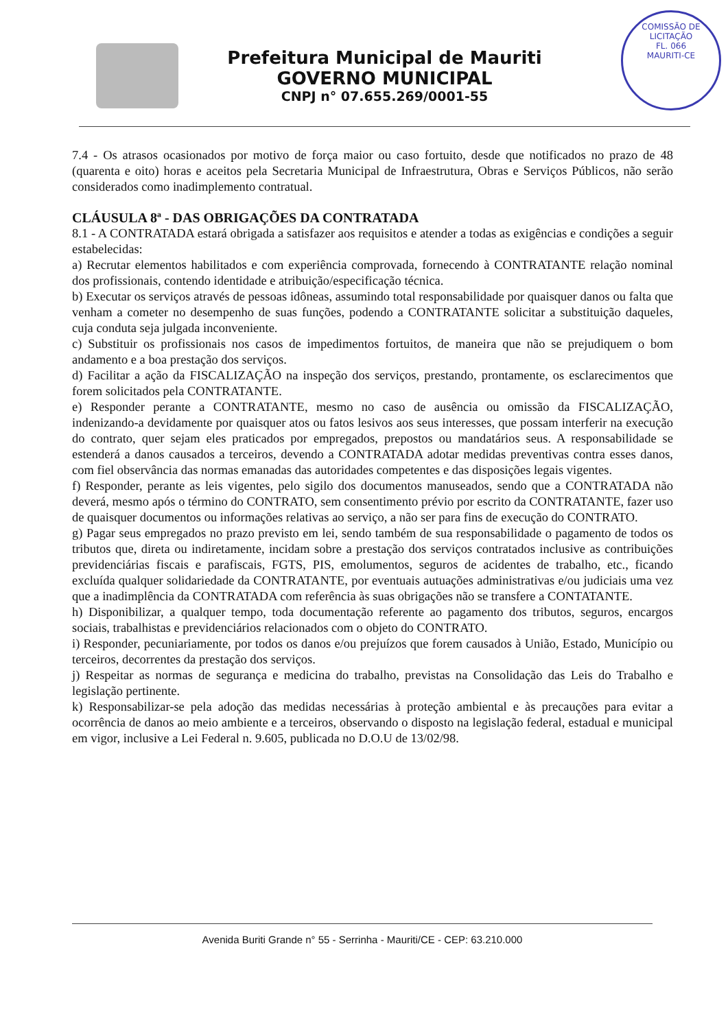Prefeitura Municipal de Mauriti
GOVERNO MUNICIPAL
CNPJ n° 07.655.269/0001-55
COMISSÃO DE LICITAÇÃO
FL. 066
MAURITI-CE
7.4 - Os atrasos ocasionados por motivo de força maior ou caso fortuito, desde que notificados no prazo de 48 (quarenta e oito) horas e aceitos pela Secretaria Municipal de Infraestrutura, Obras e Serviços Públicos, não serão considerados como inadimplemento contratual.
CLÁUSULA 8ª - DAS OBRIGAÇÕES DA CONTRATADA
8.1 - A CONTRATADA estará obrigada a satisfazer aos requisitos e atender a todas as exigências e condições a seguir estabelecidas:
a) Recrutar elementos habilitados e com experiência comprovada, fornecendo à CONTRATANTE relação nominal dos profissionais, contendo identidade e atribuição/especificação técnica.
b) Executar os serviços através de pessoas idôneas, assumindo total responsabilidade por quaisquer danos ou falta que venham a cometer no desempenho de suas funções, podendo a CONTRATANTE solicitar a substituição daqueles, cuja conduta seja julgada inconveniente.
c) Substituir os profissionais nos casos de impedimentos fortuitos, de maneira que não se prejudiquem o bom andamento e a boa prestação dos serviços.
d) Facilitar a ação da FISCALIZAÇÃO na inspeção dos serviços, prestando, prontamente, os esclarecimentos que forem solicitados pela CONTRATANTE.
e) Responder perante a CONTRATANTE, mesmo no caso de ausência ou omissão da FISCALIZAÇÃO, indenizando-a devidamente por quaisquer atos ou fatos lesivos aos seus interesses, que possam interferir na execução do contrato, quer sejam eles praticados por empregados, prepostos ou mandatários seus. A responsabilidade se estenderá a danos causados a terceiros, devendo a CONTRATADA adotar medidas preventivas contra esses danos, com fiel observância das normas emanadas das autoridades competentes e das disposições legais vigentes.
f) Responder, perante as leis vigentes, pelo sigilo dos documentos manuseados, sendo que a CONTRATADA não deverá, mesmo após o término do CONTRATO, sem consentimento prévio por escrito da CONTRATANTE, fazer uso de quaisquer documentos ou informações relativas ao serviço, a não ser para fins de execução do CONTRATO.
g) Pagar seus empregados no prazo previsto em lei, sendo também de sua responsabilidade o pagamento de todos os tributos que, direta ou indiretamente, incidam sobre a prestação dos serviços contratados inclusive as contribuições previdenciárias fiscais e parafiscais, FGTS, PIS, emolumentos, seguros de acidentes de trabalho, etc., ficando excluída qualquer solidariedade da CONTRATANTE, por eventuais autuações administrativas e/ou judiciais uma vez que a inadimplência da CONTRATADA com referência às suas obrigações não se transfere a CONTATANTE.
h) Disponibilizar, a qualquer tempo, toda documentação referente ao pagamento dos tributos, seguros, encargos sociais, trabalhistas e previdenciários relacionados com o objeto do CONTRATO.
i) Responder, pecuniariamente, por todos os danos e/ou prejuízos que forem causados à União, Estado, Município ou terceiros, decorrentes da prestação dos serviços.
j) Respeitar as normas de segurança e medicina do trabalho, previstas na Consolidação das Leis do Trabalho e legislação pertinente.
k) Responsabilizar-se pela adoção das medidas necessárias à proteção ambiental e às precauções para evitar a ocorrência de danos ao meio ambiente e a terceiros, observando o disposto na legislação federal, estadual e municipal em vigor, inclusive a Lei Federal n. 9.605, publicada no D.O.U de 13/02/98.
Avenida Buriti Grande n° 55 - Serrinha - Mauriti/CE - CEP: 63.210.000